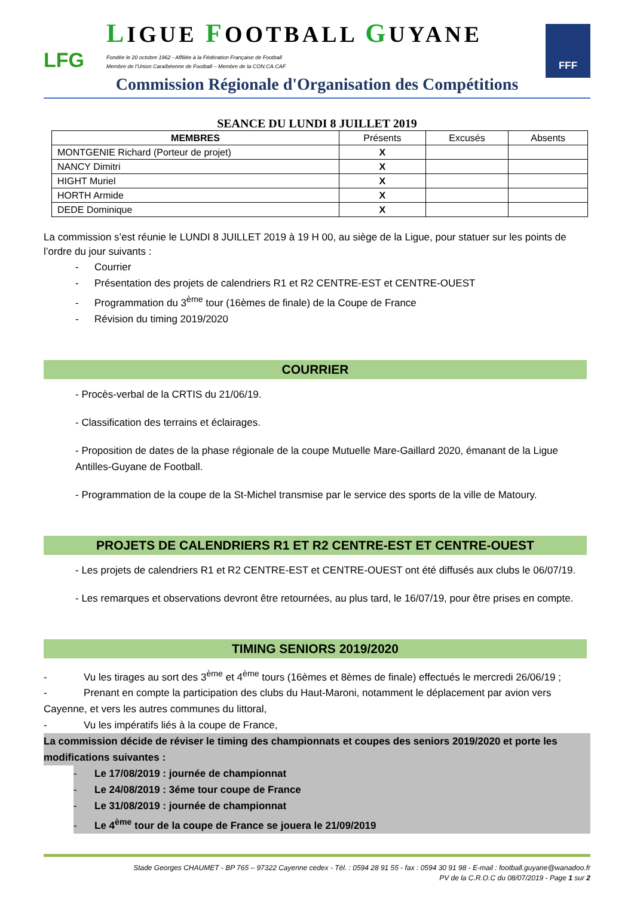LFG
LIGUE FOOTBALL GUYANE
Fondée le 20 octobre 1962 - Affiliée à la Fédération Française de Football
Membre de l’Union Caraïbéenne de Football – Membre de la CON.CA.CAF
FFF
Commission Régionale d'Organisation des Compétitions
SEANCE DU LUNDI 8 JUILLET 2019
| MEMBRES | Présents | Excusés | Absents |
| --- | --- | --- | --- |
| MONTGENIE Richard (Porteur de projet) | X | | |
| NANCY Dimitri | X | | |
| HIGHT Muriel | X | | |
| HORTH Armide | X | | |
| DEDE Dominique | X | | |
La commission s’est réunie le LUNDI 8 JUILLET 2019 à 19 H 00, au siège de la Ligue, pour statuer sur les points de l’ordre du jour suivants :
- Courrier
- Présentation des projets de calendriers R1 et R2 CENTRE-EST et CENTRE-OUEST
- Programmation du 3<sup>ème</sup> tour (16èmes de finale) de la Coupe de France
- Révision du timing 2019/2020
COURRIER
- Procès-verbal de la CRTIS du 21/06/19.
- Classification des terrains et éclairages.
- Proposition de dates de la phase régionale de la coupe Mutuelle Mare-Gaillard 2020, émanant de la Ligue Antilles-Guyane de Football.
- Programmation de la coupe de la St-Michel transmise par le service des sports de la ville de Matoury.
PROJETS DE CALENDRIERS R1 ET R2 CENTRE-EST ET CENTRE-OUEST
- Les projets de calendriers R1 et R2 CENTRE-EST et CENTRE-OUEST ont été diffusés aux clubs le 06/07/19.
- Les remarques et observations devront être retournées, au plus tard, le 16/07/19, pour être prises en compte.
TIMING SENIORS 2019/2020
- Vu les tirages au sort des 3<sup>ème</sup> et 4<sup>ème</sup> tours (16èmes et 8èmes de finale) effectués le mercredi 26/06/19 ;
- Prenant en compte la participation des clubs du Haut-Maroni, notamment le déplacement par avion vers Cayenne, et vers les autres communes du littoral,
- Vu les impératifs liés à la coupe de France,
La commission décide de réviser le timing des championnats et coupes des seniors 2019/2020 et porte les modifications suivantes :
- Le 17/08/2019 : journée de championnat
- Le 24/08/2019 : 3éme tour coupe de France
- Le 31/08/2019 : journée de championnat
- Le 4<sup>ème</sup> tour de la coupe de France se jouera le 21/09/2019
Stade Georges CHAUMET - BP 765 – 97322 Cayenne cedex - Tél. : 0594 28 91 55 - fax : 0594 30 91 98 - E-mail : football.guyane@wanadoo.fr
PV de la C.R.O.C du 08/07/2019 - Page 1 sur 2